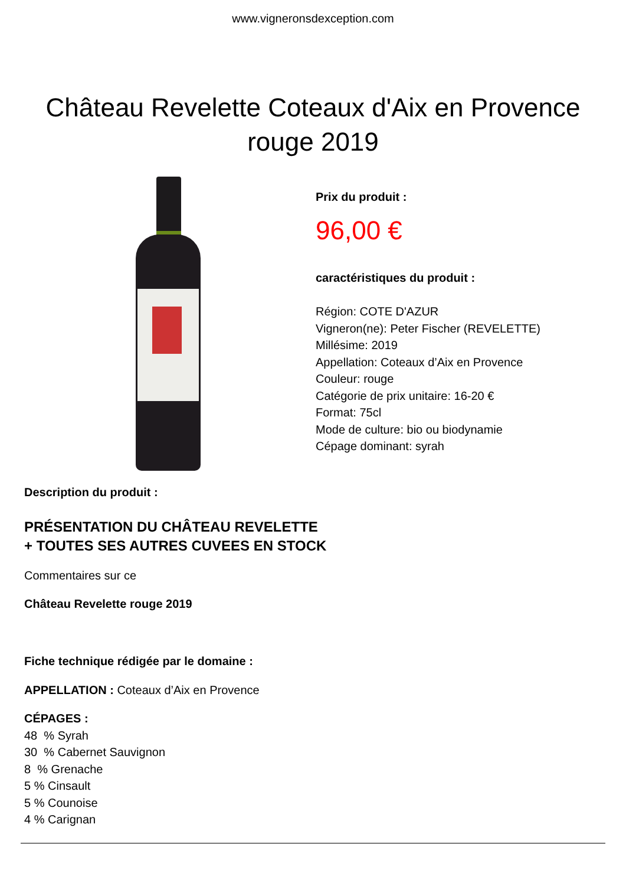www.vigneronsdexception.com
Château Revelette Coteaux d'Aix en Provence rouge 2019
Prix du produit :
96,00 €
caractéristiques du produit :
Région: COTE D'AZUR
Vigneron(ne): Peter Fischer (REVELETTE)
Millésime: 2019
Appellation: Coteaux d’Aix en Provence
Couleur: rouge
Catégorie de prix unitaire: 16-20 €
Format: 75cl
Mode de culture: bio ou biodynamie
Cépage dominant: syrah
Description du produit :
PRÉSENTATION DU CHÂTEAU REVELETTE
+ TOUTES SES AUTRES CUVEES EN STOCK
Commentaires sur ce
Château Revelette rouge 2019
Fiche technique rédigée par le domaine :
APPELLATION : Coteaux d’Aix en Provence
CÉPAGES :
48 % Syrah
30 % Cabernet Sauvignon
8 % Grenache
5 % Cinsault
5 % Counoise
4 % Carignan